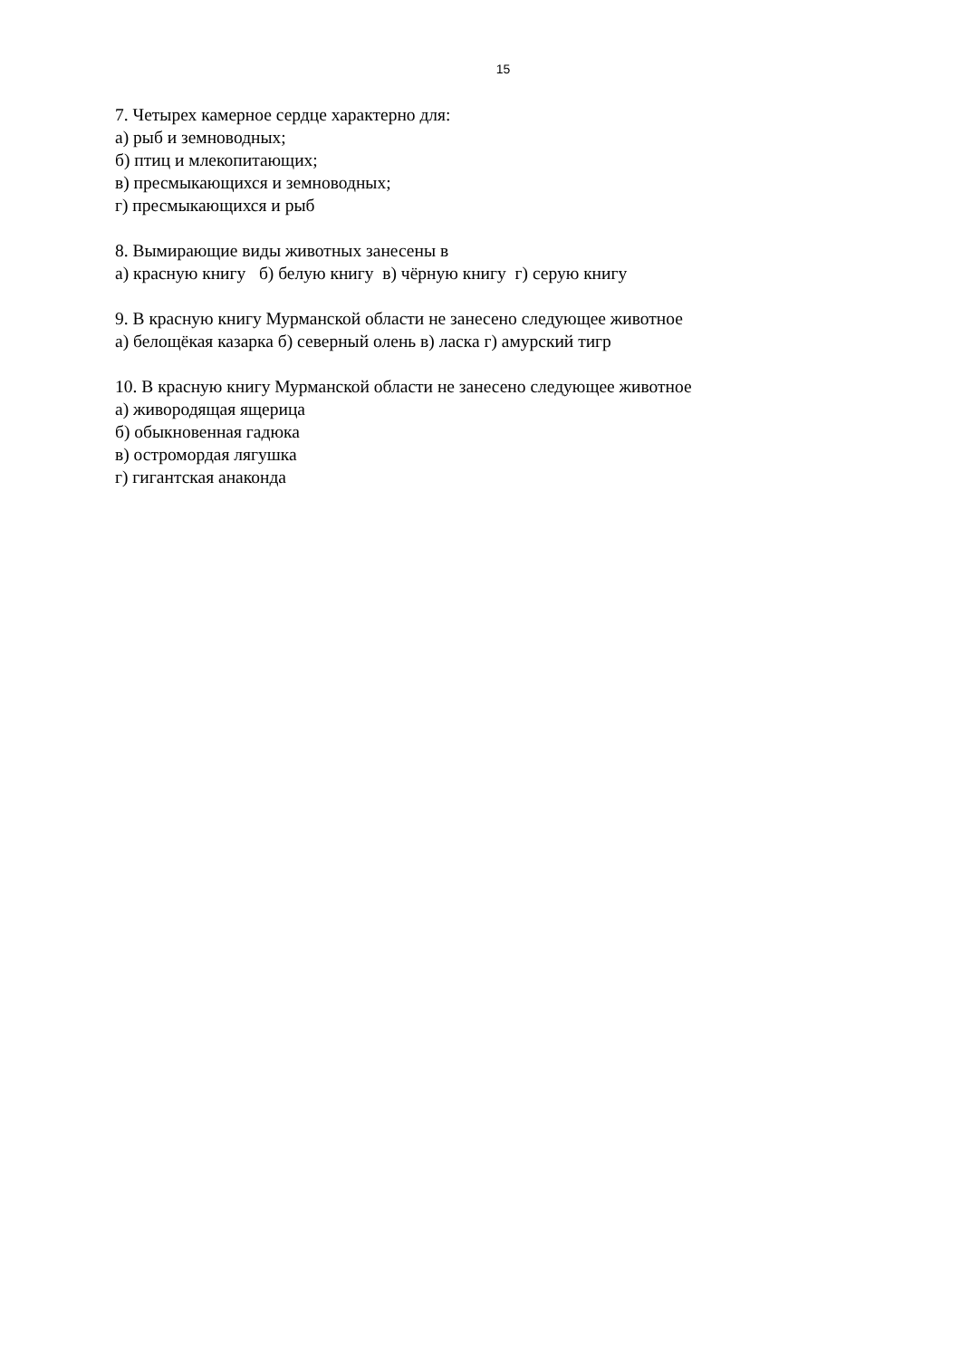15
7. Четырех камерное сердце характерно для: а) рыб и земноводных; б) птиц и млекопитающих; в) пресмыкающихся и земноводных; г) пресмыкающихся и рыб
8. Вымирающие виды животных занесены в а) красную книгу б) белую книгу в) чёрную книгу г) серую книгу
9. В красную книгу Мурманской области не занесено следующее животное а) белощёкая казарка б) северный олень в) ласка г) амурский тигр
10. В красную книгу Мурманской области не занесено следующее животное а) живородящая ящерица б) обыкновенная гадюка в) остромордая лягушка г) гигантская анаконда